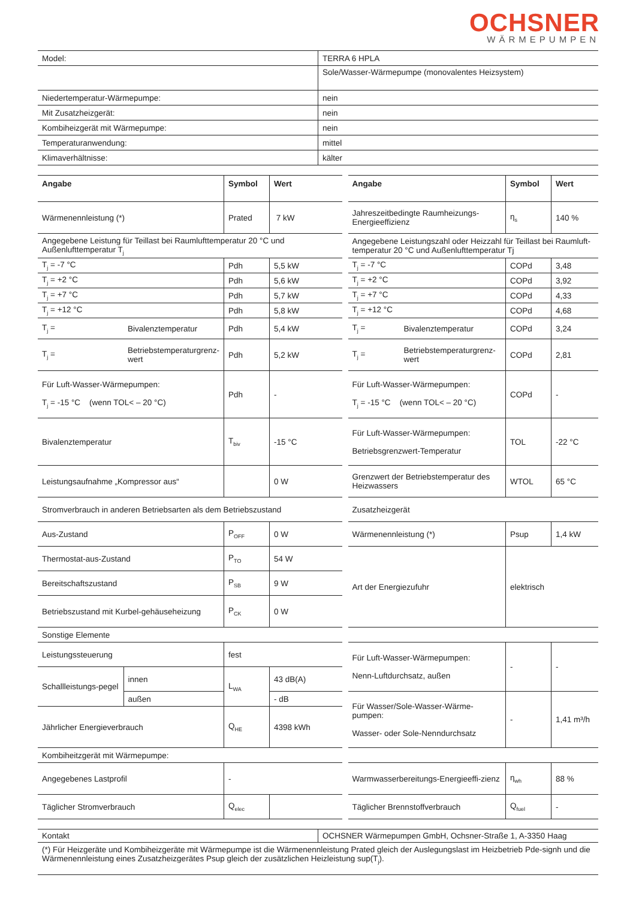OCHSNER
WÄRMEPUMPEN
| Model: | TERRA 6 HPLA |
| | Sole/Wasser-Wärmepumpe (monovalentes Heizsystem) |
| Niedertemperatur-Wärmepumpe: | nein |
| Mit Zusatzheizgerät: | nein |
| Kombiheizgerät mit Wärmepumpe: | nein |
| Temperaturanwendung: | mittel |
| Klimaverhältnisse: | kälter |
| Angabe | | Symbol | Wert | | Angabe | | Symbol | Wert |
| Wärmenennleistung (*) | | Prated | 7 kW | | Jahreszeitbedingte Raumheizungs-Energieeffizienz | | η<sub>s</sub> | 140 % |
| Angegebene Leistung für Teillast bei Raumlufttemperatur 20 °C und Außenlufttemperatur T<sub>j</sub> | | | | | Angegebene Leistungszahl oder Heizzahl für Teillast bei Raumluft-temperatur 20 °C und Außenlufttemperatur Tj | | | |
| T<sub>j</sub> = -7 °C | | Pdh | 5,5 kW | | T<sub>j</sub> = -7 °C | | COPd | 3,48 |
| T<sub>j</sub> = +2 °C | | Pdh | 5,6 kW | | T<sub>j</sub> = +2 °C | | COPd | 3,92 |
| T<sub>j</sub> = +7 °C | | Pdh | 5,7 kW | | T<sub>j</sub> = +7 °C | | COPd | 4,33 |
| T<sub>j</sub> = +12 °C | | Pdh | 5,8 kW | | T<sub>j</sub> = +12 °C | | COPd | 4,68 |
| T<sub>j</sub> = | Bivalenztemperatur | Pdh | 5,4 kW | | T<sub>j</sub> = | Bivalenztemperatur | COPd | 3,24 |
| T<sub>j</sub> = | Betriebstemperaturgrenz-wert | Pdh | 5,2 kW | | T<sub>j</sub> = | Betriebstemperaturgrenz-wert | COPd | 2,81 |
| Für Luft-Wasser-Wärmepumpen: T<sub>j</sub> = -15 °C (wenn TOL< – 20 °C) | | Pdh | - | | Für Luft-Wasser-Wärmepumpen: T<sub>j</sub> = -15 °C (wenn TOL< – 20 °C) | | COPd | - |
| Bivalenztemperatur | | T<sub>biv</sub> | -15 °C | | Für Luft-Wasser-Wärmepumpen: Betriebsgrenzwert-Temperatur | | TOL | -22 °C |
| Leistungsaufnahme „Kompressor aus“ | | | 0 W | | Grenzwert der Betriebstemperatur des Heizwassers | | WTOL | 65 °C |
| Stromverbrauch in anderen Betriebsarten als dem Betriebszustand | | | | | Zusatzheizgerät | | | |
| Aus-Zustand | | P<sub>OFF</sub> | 0 W | | Wärmenennleistung (*) | | Psup | 1,4 kW |
| Thermostat-aus-Zustand | | P<sub>TO</sub> | 54 W | | Art der Energiezufuhr | | elektrisch | |
| Bereitschaftszustand | | P<sub>SB</sub> | 9 W | | | | | |
| Betriebszustand mit Kurbel-gehäuseheizung | | P<sub>CK</sub> | 0 W | | | | | |
| Sonstige Elemente | | | | | | | | |
| Leistungssteuerung | | fest | | | Für Luft-Wasser-Wärmepumpen: Nenn-Luftdurchsatz, außen | | - | - |
| Schallleistungs-pegel | innen | L<sub>WA</sub> | 43 dB(A) | | | | | |
| | außen | | - dB | | Für Wasser/Sole-Wasser-Wärme-pumpen: Wasser- oder Sole-Nenndurchsatz | | - | 1,41 m³/h |
| Jährlicher Energieverbrauch | | Q<sub>HE</sub> | 4398 kWh | | | | | |
| Kombiheitzgerät mit Wärmepumpe: | | | | | | | | |
| Angegebenes Lastprofil | | - | | | Warmwasserbereitungs-Energieeffi-zienz | | η<sub>wh</sub> | 88 % |
| Täglicher Stromverbrauch | | Q<sub>elec</sub> | | | Täglicher Brennstoffverbrauch | | Q<sub>fuel</sub> | - |
| Kontakt | OCHSNER Wärmepumpen GmbH, Ochsner-Straße 1, A-3350 Haag |
(*) Für Heizgeräte und Kombiheizgeräte mit Wärmepumpe ist die Wärmenennleistung Prated gleich der Auslegungslast im Heizbetrieb Pde-signh und die Wärmenennleistung eines Zusatzheizgerätes Psup gleich der zusätzlichen Heizleistung sup(T<sub>j</sub>).